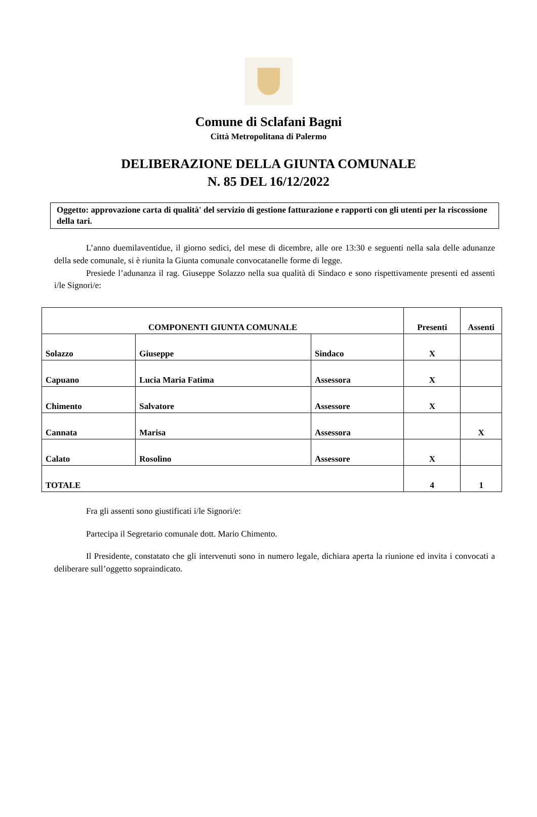Comune di Sclafani Bagni
Città Metropolitana di Palermo
DELIBERAZIONE DELLA GIUNTA COMUNALE
N. 85 DEL 16/12/2022
Oggetto: approvazione carta di qualità' del servizio di gestione fatturazione e rapporti con gli utenti per la riscossione della tari.
L’anno duemilaventidue, il giorno sedici, del mese di dicembre, alle ore 13:30 e seguenti nella sala delle adunanze della sede comunale, si è riunita la Giunta comunale convocatanelle forme di legge.
Presiede l’adunanza il rag. Giuseppe Solazzo nella sua qualità di Sindaco e sono rispettivamente presenti ed assenti i/le Signori/e:
| COMPONENTI GIUNTA COMUNALE | | | Presenti | Assenti |
| Solazzo | Giuseppe | Sindaco | X | |
| Capuano | Lucia Maria Fatima | Assessora | X | |
| Chimento | Salvatore | Assessore | X | |
| Cannata | Marisa | Assessora | | X |
| Calato | Rosolino | Assessore | X | |
| TOTALE | | | 4 | 1 |
Fra gli assenti sono giustificati i/le Signori/e:
Partecipa il Segretario comunale dott. Mario Chimento.
Il Presidente, constatato che gli intervenuti sono in numero legale, dichiara aperta la riunione ed invita i convocati a deliberare sull’oggetto sopraindicato.